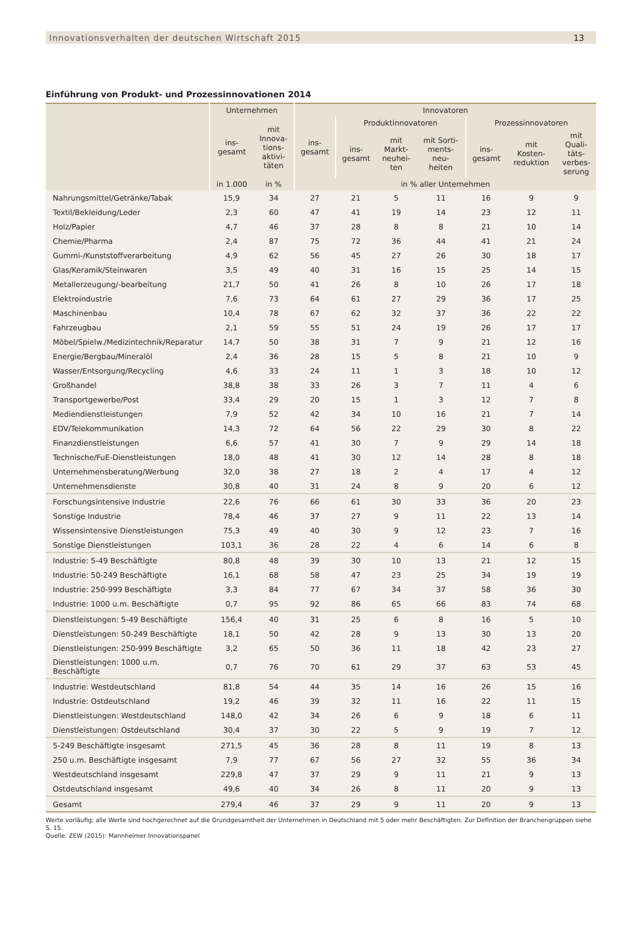Innovationsverhalten der deutschen Wirtschaft 2015 13
Einführung von Produkt- und Prozessinnovationen 2014
| | Unternehmen | | Innovatoren | | | | | | |
| --- | --- | --- | --- | --- | --- | --- | --- | --- | --- |
| | ins- gesamt | mit Innova- tions- aktivi- täten | ins- gesamt | Produktinnovatoren | | | Prozessinnovatoren | | |
| | | | | ins- gesamt | mit Markt- neuhei- ten | mit Sorti- ments- neu- heiten | ins- gesamt | mit Kosten- reduktion | mit Quali- täts- verbes- serung |
| | in 1.000 | in % | in % aller Unternehmen | | | | | | |
| Nahrungsmittel/Getränke/Tabak | 15,9 | 34 | 27 | 21 | 5 | 11 | 16 | 9 | 9 |
| Textil/Bekleidung/Leder | 2,3 | 60 | 47 | 41 | 19 | 14 | 23 | 12 | 11 |
| Holz/Papier | 4,7 | 46 | 37 | 28 | 8 | 8 | 21 | 10 | 14 |
| Chemie/Pharma | 2,4 | 87 | 75 | 72 | 36 | 44 | 41 | 21 | 24 |
| Gummi-/Kunststoffverarbeitung | 4,9 | 62 | 56 | 45 | 27 | 26 | 30 | 18 | 17 |
| Glas/Keramik/Steinwaren | 3,5 | 49 | 40 | 31 | 16 | 15 | 25 | 14 | 15 |
| Metallerzeugung/-bearbeitung | 21,7 | 50 | 41 | 26 | 8 | 10 | 26 | 17 | 18 |
| Elektroindustrie | 7,6 | 73 | 64 | 61 | 27 | 29 | 36 | 17 | 25 |
| Maschinenbau | 10,4 | 78 | 67 | 62 | 32 | 37 | 36 | 22 | 22 |
| Fahrzeugbau | 2,1 | 59 | 55 | 51 | 24 | 19 | 26 | 17 | 17 |
| Möbel/Spielw./Medizintechnik/Reparatur | 14,7 | 50 | 38 | 31 | 7 | 9 | 21 | 12 | 16 |
| Energie/Bergbau/Mineralöl | 2,4 | 36 | 28 | 15 | 5 | 8 | 21 | 10 | 9 |
| Wasser/Entsorgung/Recycling | 4,6 | 33 | 24 | 11 | 1 | 3 | 18 | 10 | 12 |
| Großhandel | 38,8 | 38 | 33 | 26 | 3 | 7 | 11 | 4 | 6 |
| Transportgewerbe/Post | 33,4 | 29 | 20 | 15 | 1 | 3 | 12 | 7 | 8 |
| Mediendienstleistungen | 7,9 | 52 | 42 | 34 | 10 | 16 | 21 | 7 | 14 |
| EDV/Telekommunikation | 14,3 | 72 | 64 | 56 | 22 | 29 | 30 | 8 | 22 |
| Finanzdienstleistungen | 6,6 | 57 | 41 | 30 | 7 | 9 | 29 | 14 | 18 |
| Technische/FuE-Dienstleistungen | 18,0 | 48 | 41 | 30 | 12 | 14 | 28 | 8 | 18 |
| Unternehmensberatung/Werbung | 32,0 | 38 | 27 | 18 | 2 | 4 | 17 | 4 | 12 |
| Unternehmensdienste | 30,8 | 40 | 31 | 24 | 8 | 9 | 20 | 6 | 12 |
| Forschungsintensive Industrie | 22,6 | 76 | 66 | 61 | 30 | 33 | 36 | 20 | 23 |
| Sonstige Industrie | 78,4 | 46 | 37 | 27 | 9 | 11 | 22 | 13 | 14 |
| Wissensintensive Dienstleistungen | 75,3 | 49 | 40 | 30 | 9 | 12 | 23 | 7 | 16 |
| Sonstige Dienstleistungen | 103,1 | 36 | 28 | 22 | 4 | 6 | 14 | 6 | 8 |
| Industrie: 5-49 Beschäftigte | 80,8 | 48 | 39 | 30 | 10 | 13 | 21 | 12 | 15 |
| Industrie: 50-249 Beschäftigte | 16,1 | 68 | 58 | 47 | 23 | 25 | 34 | 19 | 19 |
| Industrie: 250-999 Beschäftigte | 3,3 | 84 | 77 | 67 | 34 | 37 | 58 | 36 | 30 |
| Industrie: 1000 u.m. Beschäftigte | 0,7 | 95 | 92 | 86 | 65 | 66 | 83 | 74 | 68 |
| Dienstleistungen: 5-49 Beschäftigte | 156,4 | 40 | 31 | 25 | 6 | 8 | 16 | 5 | 10 |
| Dienstleistungen: 50-249 Beschäftigte | 18,1 | 50 | 42 | 28 | 9 | 13 | 30 | 13 | 20 |
| Dienstleistungen: 250-999 Beschäftigte | 3,2 | 65 | 50 | 36 | 11 | 18 | 42 | 23 | 27 |
| Dienstleistungen: 1000 u.m. Beschäftigte | 0,7 | 76 | 70 | 61 | 29 | 37 | 63 | 53 | 45 |
| Industrie: Westdeutschland | 81,8 | 54 | 44 | 35 | 14 | 16 | 26 | 15 | 16 |
| Industrie: Ostdeutschland | 19,2 | 46 | 39 | 32 | 11 | 16 | 22 | 11 | 15 |
| Dienstleistungen: Westdeutschland | 148,0 | 42 | 34 | 26 | 6 | 9 | 18 | 6 | 11 |
| Dienstleistungen: Ostdeutschland | 30,4 | 37 | 30 | 22 | 5 | 9 | 19 | 7 | 12 |
| 5-249 Beschäftigte insgesamt | 271,5 | 45 | 36 | 28 | 8 | 11 | 19 | 8 | 13 |
| 250 u.m. Beschäftigte insgesamt | 7,9 | 77 | 67 | 56 | 27 | 32 | 55 | 36 | 34 |
| Westdeutschland insgesamt | 229,8 | 47 | 37 | 29 | 9 | 11 | 21 | 9 | 13 |
| Ostdeutschland insgesamt | 49,6 | 40 | 34 | 26 | 8 | 11 | 20 | 9 | 13 |
| Gesamt | 279,4 | 46 | 37 | 29 | 9 | 11 | 20 | 9 | 13 |
Werte vorläufig; alle Werte sind hochgerechnet auf die Grundgesamtheit der Unternehmen in Deutschland mit 5 oder mehr Beschäftigten. Zur Definition der Branchengruppen siehe S. 15.
Quelle: ZEW (2015): Mannheimer Innovationspanel